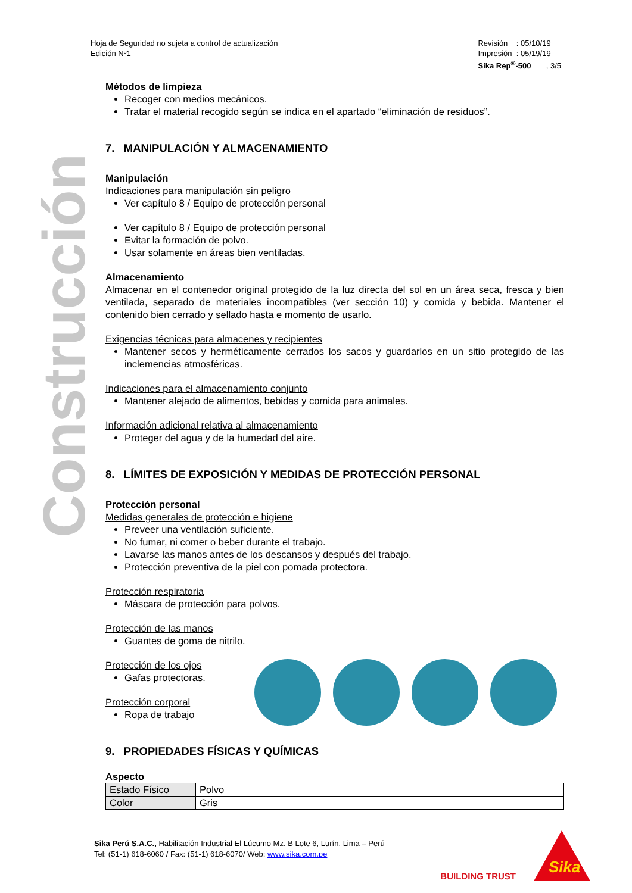Hoja de Seguridad no sujeta a control de actualización
Edición Nº1
Revisión : 05/10/19
Impresión : 05/19/19
Sika Rep<sup>®</sup>-500 , 3/5
Construcción
Métodos de limpieza
Recoger con medios mecánicos.
Tratar el material recogido según se indica en el apartado “eliminación de residuos”.
7. MANIPULACIÓN Y ALMACENAMIENTO
Manipulación
Indicaciones para manipulación sin peligro
Ver capítulo 8 / Equipo de protección personal
Ver capítulo 8 / Equipo de protección personal
Evitar la formación de polvo.
Usar solamente en áreas bien ventiladas.
Almacenamiento
Almacenar en el contenedor original protegido de la luz directa del sol en un área seca, fresca y bien ventilada, separado de materiales incompatibles (ver sección 10) y comida y bebida. Mantener el contenido bien cerrado y sellado hasta e momento de usarlo.
Exigencias técnicas para almacenes y recipientes
Mantener secos y herméticamente cerrados los sacos y guardarlos en un sitio protegido de las inclemencias atmosféricas.
Indicaciones para el almacenamiento conjunto
Mantener alejado de alimentos, bebidas y comida para animales.
Información adicional relativa al almacenamiento
Proteger del agua y de la humedad del aire.
8. LÍMITES DE EXPOSICIÓN Y MEDIDAS DE PROTECCIÓN PERSONAL
Protección personal
Medidas generales de protección e higiene
Preveer una ventilación suficiente.
No fumar, ni comer o beber durante el trabajo.
Lavarse las manos antes de los descansos y después del trabajo.
Protección preventiva de la piel con pomada protectora.
Protección respiratoria
Máscara de protección para polvos.
Protección de las manos
Guantes de goma de nitrilo.
Protección de los ojos
Gafas protectoras.
Protección corporal
Ropa de trabajo
9. PROPIEDADES FÍSICAS Y QUÍMICAS
Aspecto
| Estado Físico | Polvo |
| Color | Gris |
Sika Perú S.A.C., Habilitación Industrial El Lúcumo Mz. B Lote 6, Lurín, Lima – Perú
Tel: (51-1) 618-6060 / Fax: (51-1) 618-6070/ Web: www.sika.com.pe
BUILDING TRUST
Sika